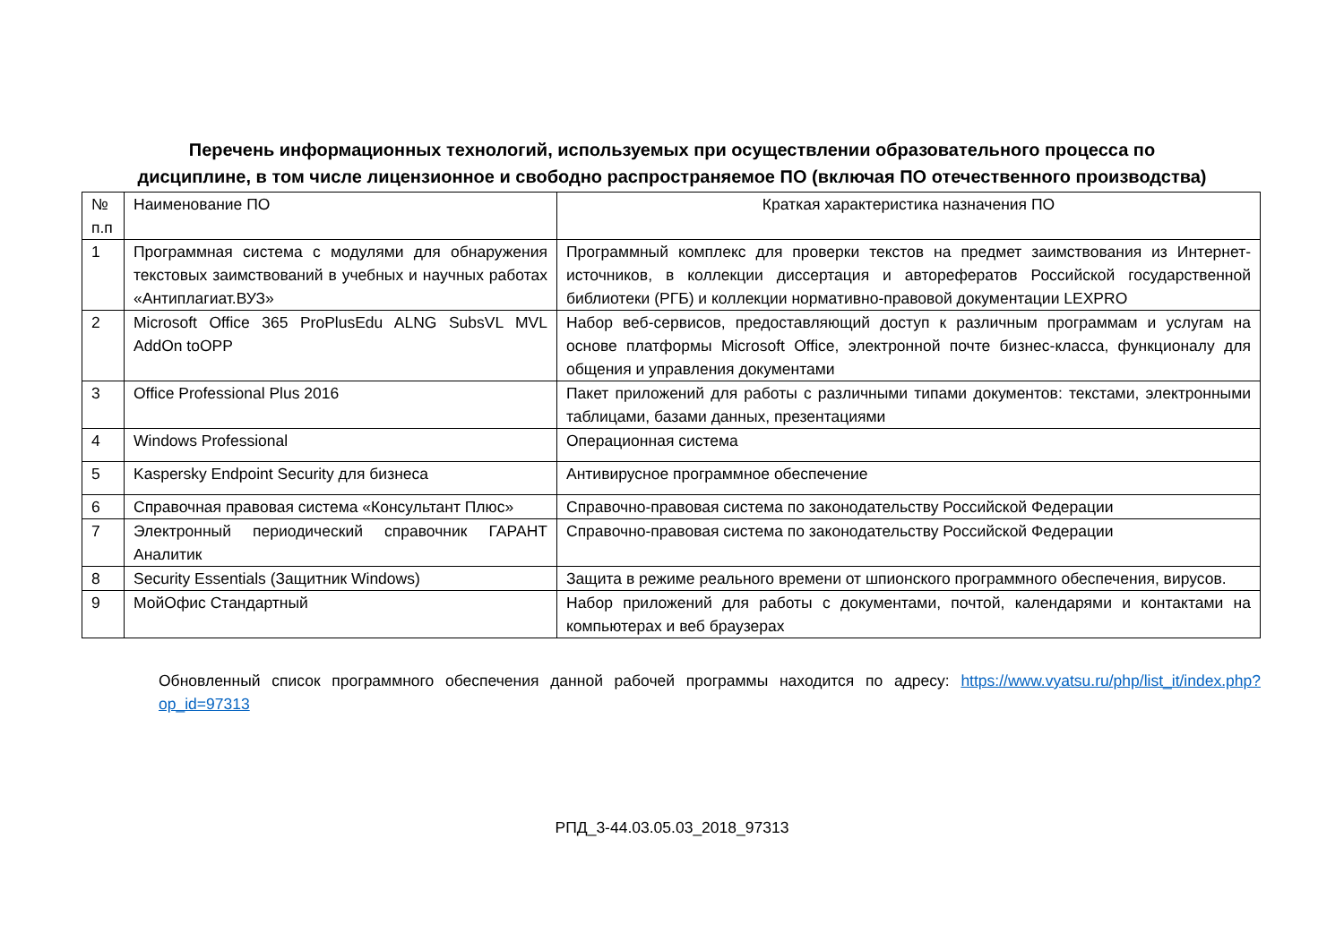Перечень информационных технологий, используемых при осуществлении образовательного процесса по
дисциплине, в том числе лицензионное и свободно распространяемое ПО (включая ПО отечественного производства)
| № п.п | Наименование ПО | Краткая характеристика назначения ПО |
| 1 | Программная система с модулями для обнаружения текстовых заимствований в учебных и научных работах «Антиплагиат.ВУЗ» | Программный комплекс для проверки текстов на предмет заимствования из Интернет-источников, в коллекции диссертация и авторефератов Российской государственной библиотеки (РГБ) и коллекции нормативно-правовой документации LEXPRO |
| 2 | Microsoft Office 365 ProPlusEdu ALNG SubsVL MVL AddOn toOPP | Набор веб-сервисов, предоставляющий доступ к различным программам и услугам на основе платформы Microsoft Office, электронной почте бизнес-класса, функционалу для общения и управления документами |
| 3 | Office Professional Plus 2016 | Пакет приложений для работы с различными типами документов: текстами, электронными таблицами, базами данных, презентациями |
| 4 | Windows Professional | Операционная система |
| 5 | Kaspersky Endpoint Security для бизнеса | Антивирусное программное обеспечение |
| 6 | Справочная правовая система «Консультант Плюс» | Справочно-правовая система по законодательству Российской Федерации |
| 7 | Электронный периодический справочник ГАРАНТ Аналитик | Справочно-правовая система по законодательству Российской Федерации |
| 8 | Security Essentials (Защитник Windows) | Защита в режиме реального времени от шпионского программного обеспечения, вирусов. |
| 9 | МойОфис Стандартный | Набор приложений для работы с документами, почтой, календарями и контактами на компьютерах и веб браузерах |
Обновленный список программного обеспечения данной рабочей программы находится по адресу: https://www.vyatsu.ru/php/list_it/index.php?op_id=97313
РПД_3-44.03.05.03_2018_97313